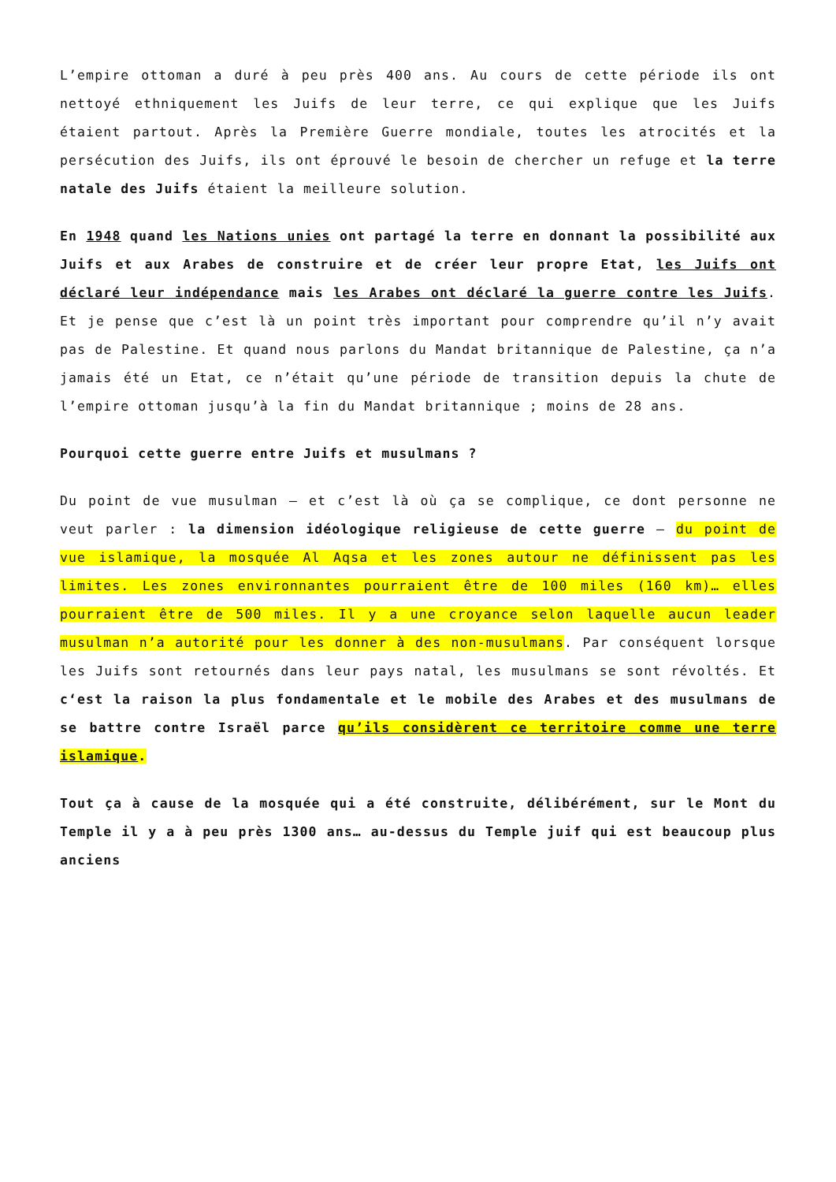L’empire ottoman a duré à peu près 400 ans. Au cours de cette période ils ont nettoyé ethniquement les Juifs de leur terre, ce qui explique que les Juifs étaient partout. Après la Première Guerre mondiale, toutes les atrocités et la persécution des Juifs, ils ont éprouvé le besoin de chercher un refuge et la terre natale des Juifs étaient la meilleure solution.
En 1948 quand les Nations unies ont partagé la terre en donnant la possibilité aux Juifs et aux Arabes de construire et de créer leur propre Etat, les Juifs ont déclaré leur indépendance mais les Arabes ont déclaré la guerre contre les Juifs. Et je pense que c’est là un point très important pour comprendre qu’il n’y avait pas de Palestine. Et quand nous parlons du Mandat britannique de Palestine, ça n’a jamais été un Etat, ce n’était qu’une période de transition depuis la chute de l’empire ottoman jusqu’à la fin du Mandat britannique ; moins de 28 ans.
Pourquoi cette guerre entre Juifs et musulmans ?
Du point de vue musulman – et c’est là où ça se complique, ce dont personne ne veut parler : la dimension idéologique religieuse de cette guerre – du point de vue islamique, la mosquée Al Aqsa et les zones autour ne définissent pas les limites. Les zones environnantes pourraient être de 100 miles (160 km)… elles pourraient être de 500 miles. Il y a une croyance selon laquelle aucun leader musulman n’a autorité pour les donner à des non-musulmans. Par conséquent lorsque les Juifs sont retournés dans leur pays natal, les musulmans se sont révoltés. Et c‘est la raison la plus fondamentale et le mobile des Arabes et des musulmans de se battre contre Israël parce qu’ils considèrent ce territoire comme une terre islamique.
Tout ça à cause de la mosquée qui a été construite, délibérément, sur le Mont du Temple il y a à peu près 1300 ans… au-dessus du Temple juif qui est beaucoup plus anciens